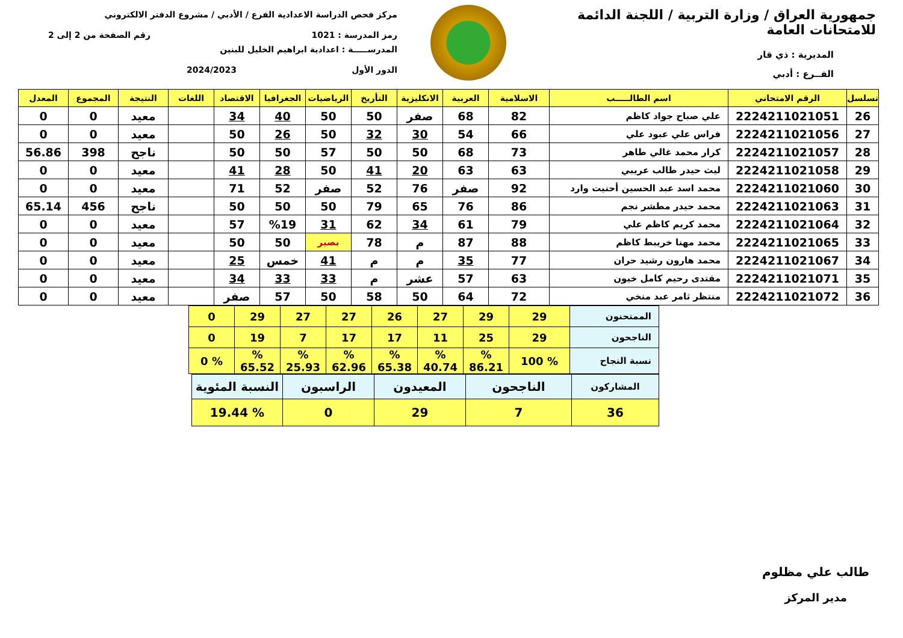جمهورية العراق / وزارة التربية / اللجنة الدائمة للامتحانات العامة
المديرية : ذي قار
الفــرع : أدبي
مركز فحص الدراسة الاعدادية الفرع / الأدبي / مشروع الدفتر الالكتروني
رمز المدرسة : 1021 رقم الصفحة من 2 إلى 2
المدرســـــة : اعدادية ابراهيم الخليل للبنين
الدور الأول 2024/2023
| تسلسل | الرقم الامتحاني | اسم الطالـــــب | الاسلامية | العربية | الانكليزية | التأريخ | الرياضيات | الجغرافيا | الاقتصاد | اللغات | النتيجة | المجموع | المعدل |
| --- | --- | --- | --- | --- | --- | --- | --- | --- | --- | --- | --- | --- | --- |
| 26 | 2224211021051 | علي صباح جواد كاظم | 82 | 68 | صفر | 50 | 50 | 40 | 34 | | معيد | 0 | 0 |
| 27 | 2224211021056 | فراس علي عبود علي | 66 | 54 | 30 | 32 | 50 | 26 | 50 | | معيد | 0 | 0 |
| 28 | 2224211021057 | كرار محمد غالي طاهر | 73 | 68 | 50 | 50 | 57 | 50 | 50 | | ناجح | 398 | 56.86 |
| 29 | 2224211021058 | ليث حيدر طالب عريبي | 63 | 63 | 20 | 41 | 50 | 28 | 41 | | معيد | 0 | 0 |
| 30 | 2224211021060 | محمد اسد عبد الحسين أحنيت وارد | 92 | صفر | 76 | 52 | صفر | 52 | 71 | | معيد | 0 | 0 |
| 31 | 2224211021063 | محمد حيدر مطشر نجم | 86 | 76 | 65 | 79 | 50 | 50 | 50 | | ناجح | 456 | 65.14 |
| 32 | 2224211021064 | محمد كريم كاظم علي | 79 | 61 | 34 | 62 | 31 | %19 | 57 | | معيد | 0 | 0 |
| 33 | 2224211021065 | محمد مهنا خريبط كاظم | 88 | 87 | م | 78 | بصير | 50 | 50 | | معيد | 0 | 0 |
| 34 | 2224211021067 | محمد هارون رشيد حران | 77 | 35 | م | م | 41 | خمس | 25 | | معيد | 0 | 0 |
| 35 | 2224211021071 | مقتدى رحيم كامل خيون | 63 | 57 | عشر | م | 33 | 33 | 34 | | معيد | 0 | 0 |
| 36 | 2224211021072 | منتظر ثامر عبد منخي | 72 | 64 | 50 | 58 | 50 | 57 | صفر | | معيد | 0 | 0 |
| الممتحنون | 29 | 29 | 27 | 26 | 27 | 27 | 29 | 0 |
| الناجحون | 29 | 25 | 11 | 17 | 17 | 7 | 19 | 0 |
| نسبة النجاح | % 100 | % 86.21 | % 40.74 | % 65.38 | % 62.96 | % 25.93 | % 65.52 | % 0 |
| المشاركون | الناجحون | المعيدون | الراسبون | النسبة المئوية |
| 36 | 7 | 29 | 0 | % 19.44 |
طالب علي مظلوم
مدير المركز